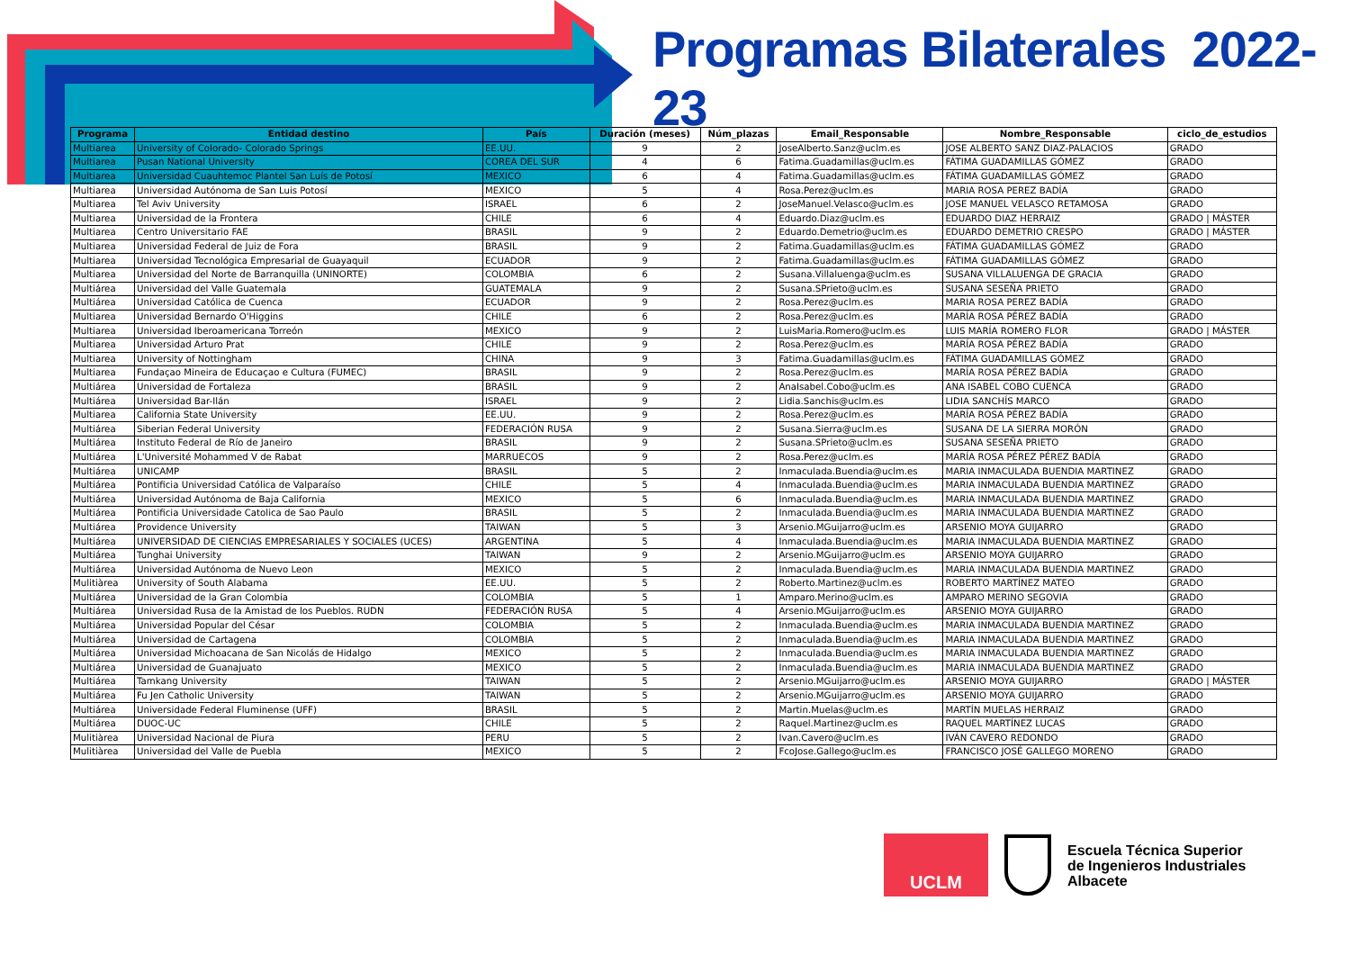Programas Bilaterales 2022-23
| Programa | Entidad destino | País | Duración (meses) | Núm_plazas | Email_Responsable | Nombre_Responsable | ciclo_de_estudios |
| --- | --- | --- | --- | --- | --- | --- | --- |
| Multiarea | University of Colorado- Colorado Springs | EE.UU. | 9 | 2 | JoseAlberto.Sanz@uclm.es | JOSE ALBERTO SANZ DIAZ-PALACIOS | GRADO |
| Multiarea | Pusan National University | COREA DEL SUR | 4 | 6 | Fatima.Guadamillas@uclm.es | FÁTIMA GUADAMILLAS GÓMEZ | GRADO |
| Multiarea | Universidad Cuauhtemoc Plantel San Luís de Potosí | MEXICO | 6 | 4 | Fatima.Guadamillas@uclm.es | FÁTIMA GUADAMILLAS GÓMEZ | GRADO |
| Multiarea | Universidad Autónoma de San Luis Potosí | MEXICO | 5 | 4 | Rosa.Perez@uclm.es | MARIA ROSA PEREZ BADÍA | GRADO |
| Multiarea | Tel Aviv University | ISRAEL | 6 | 2 | JoseManuel.Velasco@uclm.es | JOSE MANUEL VELASCO RETAMOSA | GRADO |
| Multiarea | Universidad de la Frontera | CHILE | 6 | 4 | Eduardo.Diaz@uclm.es | EDUARDO DIAZ HERRAIZ | GRADO / MÁSTER |
| Multiarea | Centro Universitario FAE | BRASIL | 9 | 2 | Eduardo.Demetrio@uclm.es | EDUARDO DEMETRIO CRESPO | GRADO / MÁSTER |
| Multiarea | Universidad Federal de Juiz de Fora | BRASIL | 9 | 2 | Fatima.Guadamillas@uclm.es | FÁTIMA GUADAMILLAS GÓMEZ | GRADO |
| Multiarea | Universidad Tecnológica Empresarial de Guayaquil | ECUADOR | 9 | 2 | Fatima.Guadamillas@uclm.es | FÁTIMA GUADAMILLAS GÓMEZ | GRADO |
| Multiarea | Universidad del Norte de Barranquilla (UNINORTE) | COLOMBIA | 6 | 2 | Susana.Villaluenga@uclm.es | SUSANA VILLALUENGA DE GRACIA | GRADO |
| Multiárea | Universidad del Valle Guatemala | GUATEMALA | 9 | 2 | Susana.SPrieto@uclm.es | SUSANA SESEÑA PRIETO | GRADO |
| Multiárea | Universidad Católica de Cuenca | ECUADOR | 9 | 2 | Rosa.Perez@uclm.es | MARIA ROSA PEREZ BADÍA | GRADO |
| Multiarea | Universidad Bernardo O'Higgins | CHILE | 6 | 2 | Rosa.Perez@uclm.es | MARÍA ROSA PÉREZ BADÍA | GRADO |
| Multiarea | Universidad Iberoamericana Torreón | MEXICO | 9 | 2 | LuisMaria.Romero@uclm.es | LUIS MARÍA ROMERO FLOR | GRADO / MÁSTER |
| Multiarea | Universidad Arturo Prat | CHILE | 9 | 2 | Rosa.Perez@uclm.es | MARÍA ROSA PÉREZ BADÍA | GRADO |
| Multiarea | University of Nottingham | CHINA | 9 | 3 | Fatima.Guadamillas@uclm.es | FÁTIMA GUADAMILLAS GÓMEZ | GRADO |
| Multiarea | Fundaçao Mineira de Educaçao e Cultura (FUMEC) | BRASIL | 9 | 2 | Rosa.Perez@uclm.es | MARÍA ROSA PÉREZ BADÍA | GRADO |
| Multiárea | Universidad de Fortaleza | BRASIL | 9 | 2 | AnaIsabel.Cobo@uclm.es | ANA ISABEL COBO CUENCA | GRADO |
| Multiárea | Universidad Bar-Ilán | ISRAEL | 9 | 2 | Lidia.Sanchis@uclm.es | LIDIA SANCHÍS MARCO | GRADO |
| Multiarea | California State University | EE.UU. | 9 | 2 | Rosa.Perez@uclm.es | MARÍA ROSA PÉREZ BADÍA | GRADO |
| Multiárea | Siberian Federal University | FEDERACIÓN RUSA | 9 | 2 | Susana.Sierra@uclm.es | SUSANA DE LA SIERRA MORÓN | GRADO |
| Multiárea | Instituto Federal de Río de Janeiro | BRASIL | 9 | 2 | Susana.SPrieto@uclm.es | SUSANA SESEÑA PRIETO | GRADO |
| Multiárea | L'Université Mohammed V de Rabat | MARRUECOS | 9 | 2 | Rosa.Perez@uclm.es | MARÍA ROSA PÉREZ PÉREZ BADÍA | GRADO |
| Multiárea | UNICAMP | BRASIL | 5 | 2 | Inmaculada.Buendia@uclm.es | MARIA INMACULADA BUENDIA MARTINEZ | GRADO |
| Multiárea | Pontificia Universidad Católica de Valparaíso | CHILE | 5 | 4 | Inmaculada.Buendia@uclm.es | MARIA INMACULADA BUENDIA MARTINEZ | GRADO |
| Multiárea | Universidad Autónoma de Baja California | MEXICO | 5 | 6 | Inmaculada.Buendia@uclm.es | MARIA INMACULADA BUENDIA MARTINEZ | GRADO |
| Multiárea | Pontificia Universidade Catolica de Sao Paulo | BRASIL | 5 | 2 | Inmaculada.Buendia@uclm.es | MARIA INMACULADA BUENDIA MARTINEZ | GRADO |
| Multiárea | Providence University | TAIWAN | 5 | 3 | Arsenio.MGuijarro@uclm.es | ARSENIO MOYA GUIJARRO | GRADO |
| Multiárea | UNIVERSIDAD DE CIENCIAS EMPRESARIALES Y SOCIALES (UCES) | ARGENTINA | 5 | 4 | Inmaculada.Buendia@uclm.es | MARIA INMACULADA BUENDIA MARTINEZ | GRADO |
| Multiárea | Tunghai University | TAIWAN | 9 | 2 | Arsenio.MGuijarro@uclm.es | ARSENIO MOYA GUIJARRO | GRADO |
| Multiárea | Universidad Autónoma de Nuevo Leon | MEXICO | 5 | 2 | Inmaculada.Buendia@uclm.es | MARIA INMACULADA BUENDIA MARTINEZ | GRADO |
| Mulitiàrea | University of South Alabama | EE.UU. | 5 | 2 | Roberto.Martinez@uclm.es | ROBERTO MARTÍNEZ MATEO | GRADO |
| Multiárea | Universidad de la Gran Colombia | COLOMBIA | 5 | 1 | Amparo.Merino@uclm.es | AMPARO MERINO SEGOVIA | GRADO |
| Multiárea | Universidad Rusa de la Amistad de los Pueblos. RUDN | FEDERACIÓN RUSA | 5 | 4 | Arsenio.MGuijarro@uclm.es | ARSENIO MOYA GUIJARRO | GRADO |
| Multiárea | Universidad Popular del César | COLOMBIA | 5 | 2 | Inmaculada.Buendia@uclm.es | MARIA INMACULADA BUENDIA MARTINEZ | GRADO |
| Multiárea | Universidad de Cartagena | COLOMBIA | 5 | 2 | Inmaculada.Buendia@uclm.es | MARIA INMACULADA BUENDIA MARTINEZ | GRADO |
| Multiárea | Universidad Michoacana de San Nicolás de Hidalgo | MEXICO | 5 | 2 | Inmaculada.Buendia@uclm.es | MARIA INMACULADA BUENDIA MARTINEZ | GRADO |
| Multiárea | Universidad de Guanajuato | MEXICO | 5 | 2 | Inmaculada.Buendia@uclm.es | MARIA INMACULADA BUENDIA MARTINEZ | GRADO |
| Multiárea | Tamkang University | TAIWAN | 5 | 2 | Arsenio.MGuijarro@uclm.es | ARSENIO MOYA GUIJARRO | GRADO / MÁSTER |
| Multiárea | Fu Jen Catholic University | TAIWAN | 5 | 2 | Arsenio.MGuijarro@uclm.es | ARSENIO MOYA GUIJARRO | GRADO |
| Multiárea | Universidade Federal Fluminense (UFF) | BRASIL | 5 | 2 | Martin.Muelas@uclm.es | MARTÍN MUELAS HERRAIZ | GRADO |
| Multiárea | DUOC-UC | CHILE | 5 | 2 | Raquel.Martinez@uclm.es | RAQUEL MARTÍNEZ LUCAS | GRADO |
| Mulitiàrea | Universidad Nacional de Piura | PERU | 5 | 2 | Ivan.Cavero@uclm.es | IVÁN CAVERO REDONDO | GRADO |
| Mulitiàrea | Universidad del Valle de Puebla | MEXICO | 5 | 2 | FcoJose.Gallego@uclm.es | FRANCISCO JOSÉ GALLEGO MORENO | GRADO |
UCLM
Escuela Técnica Superior
de Ingenieros Industriales
Albacete